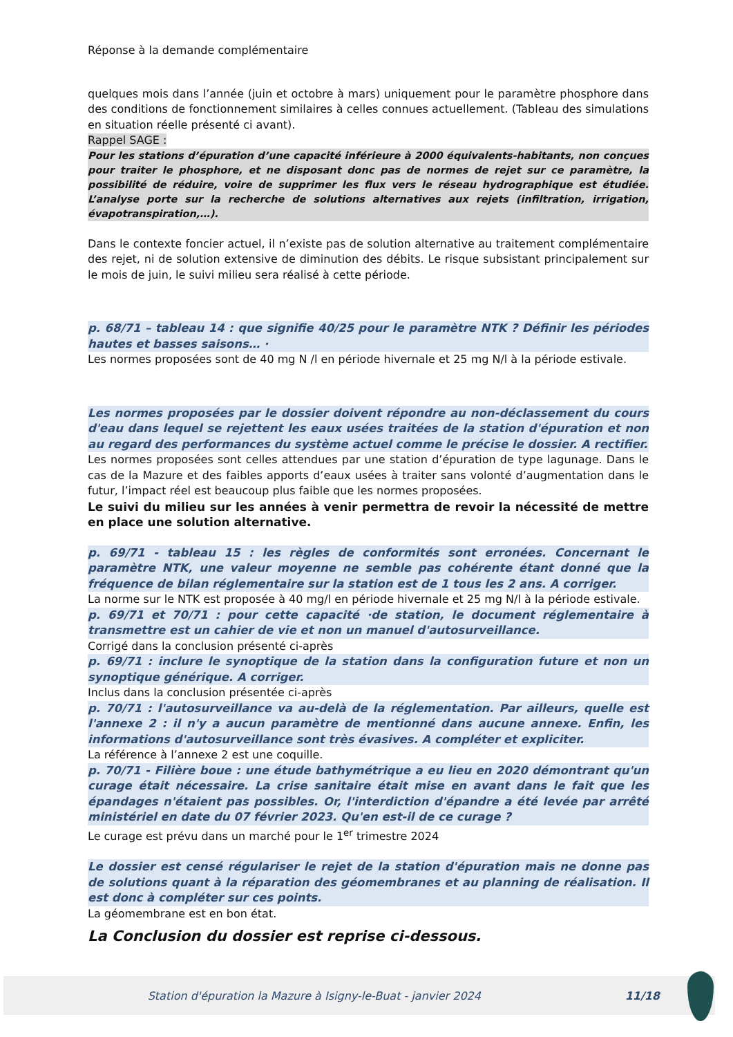Réponse à la demande complémentaire
quelques mois dans l’année (juin et octobre à mars) uniquement pour le paramètre phosphore dans des conditions de fonctionnement similaires à celles connues actuellement. (Tableau des simulations en situation réelle présenté ci avant).
Rappel SAGE :
Pour les stations d’épuration d’une capacité inférieure à 2000 équivalents-habitants, non conçues pour traiter le phosphore, et ne disposant donc pas de normes de rejet sur ce paramètre, la possibilité de réduire, voire de supprimer les flux vers le réseau hydrographique est étudiée. L’analyse porte sur la recherche de solutions alternatives aux rejets (infiltration, irrigation, évapotranspiration,…).
Dans le contexte foncier actuel, il n’existe pas de solution alternative au traitement complémentaire des rejet, ni de solution extensive de diminution des débits. Le risque subsistant principalement sur le mois de juin, le suivi milieu sera réalisé à cette période.
p. 68/71 – tableau 14 : que signifie 40/25 pour le paramètre NTK ? Définir les périodes hautes et basses saisons… ·
Les normes proposées sont de 40 mg N /l en période hivernale et 25 mg N/l à la période estivale.
Les normes proposées par le dossier doivent répondre au non-déclassement du cours d'eau dans lequel se rejettent les eaux usées traitées de la station d'épuration et non au regard des performances du système actuel comme le précise le dossier. A rectifier.
Les normes proposées sont celles attendues par une station d’épuration de type lagunage. Dans le cas de la Mazure et des faibles apports d’eaux usées à traiter sans volonté d’augmentation dans le futur, l’impact réel est beaucoup plus faible que les normes proposées.
Le suivi du milieu sur les années à venir permettra de revoir la nécessité de mettre en place une solution alternative.
p. 69/71 - tableau 15 : les règles de conformités sont erronées. Concernant le paramètre NTK, une valeur moyenne ne semble pas cohérente étant donné que la fréquence de bilan réglementaire sur la station est de 1 tous les 2 ans. A corriger.
La norme sur le NTK est proposée à 40 mg/l en période hivernale et 25 mg N/l à la période estivale.
p. 69/71 et 70/71 : pour cette capacité ·de station, le document réglementaire à transmettre est un cahier de vie et non un manuel d'autosurveillance.
Corrigé dans la conclusion présenté ci-après
p. 69/71 : inclure le synoptique de la station dans la configuration future et non un synoptique générique. A corriger.
Inclus dans la conclusion présentée ci-après
p. 70/71 : l'autosurveillance va au-delà de la réglementation. Par ailleurs, quelle est l'annexe 2 : il n'y a aucun paramètre de mentionné dans aucune annexe. Enfin, les informations d'autosurveillance sont très évasives. A compléter et expliciter.
La référence à l’annexe 2 est une coquille.
p. 70/71 - Filière boue : une étude bathymétrique a eu lieu en 2020 démontrant qu'un curage était nécessaire. La crise sanitaire était mise en avant dans le fait que les épandages n'étaient pas possibles. Or, l'interdiction d'épandre a été levée par arrêté ministériel en date du 07 février 2023. Qu'en est-il de ce curage ?
Le curage est prévu dans un marché pour le 1<sup>er</sup> trimestre 2024
Le dossier est censé régulariser le rejet de la station d'épuration mais ne donne pas de solutions quant à la réparation des géomembranes et au planning de réalisation. Il est donc à compléter sur ces points.
La géomembrane est en bon état.
La Conclusion du dossier est reprise ci-dessous.
Station d'épuration la Mazure à Isigny-le-Buat - janvier 2024
11/18